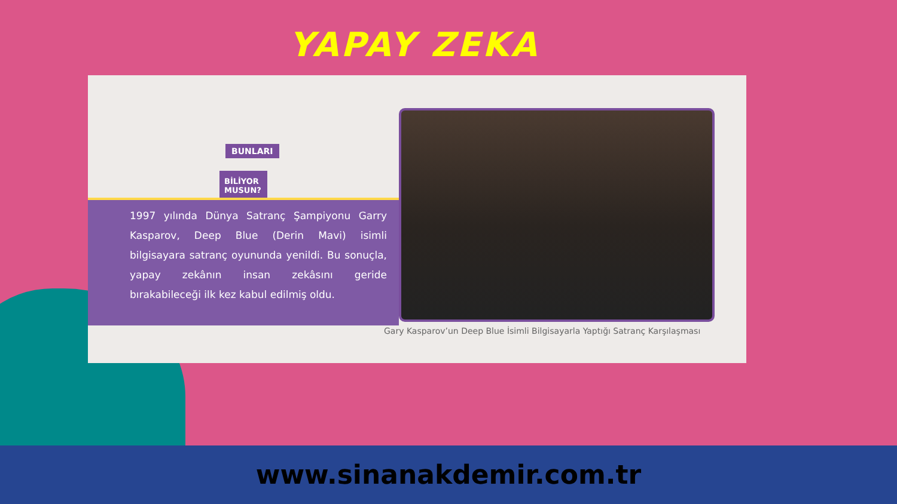YAPAY ZEKA
BUNLARI
BİLİYOR MUSUN?
1997 yılında Dünya Satranç Şampiyonu Garry Kasparov, Deep Blue (Derin Mavi) isimli bilgisayara satranç oyununda yenildi. Bu sonuçla, yapay zekânın insan zekâsını geride bırakabileceği ilk kez kabul edilmiş oldu.
Gary Kasparov’un Deep Blue İsimli Bilgisayarla Yaptığı Satranç Karşılaşması
www.sinanakdemir.com.tr